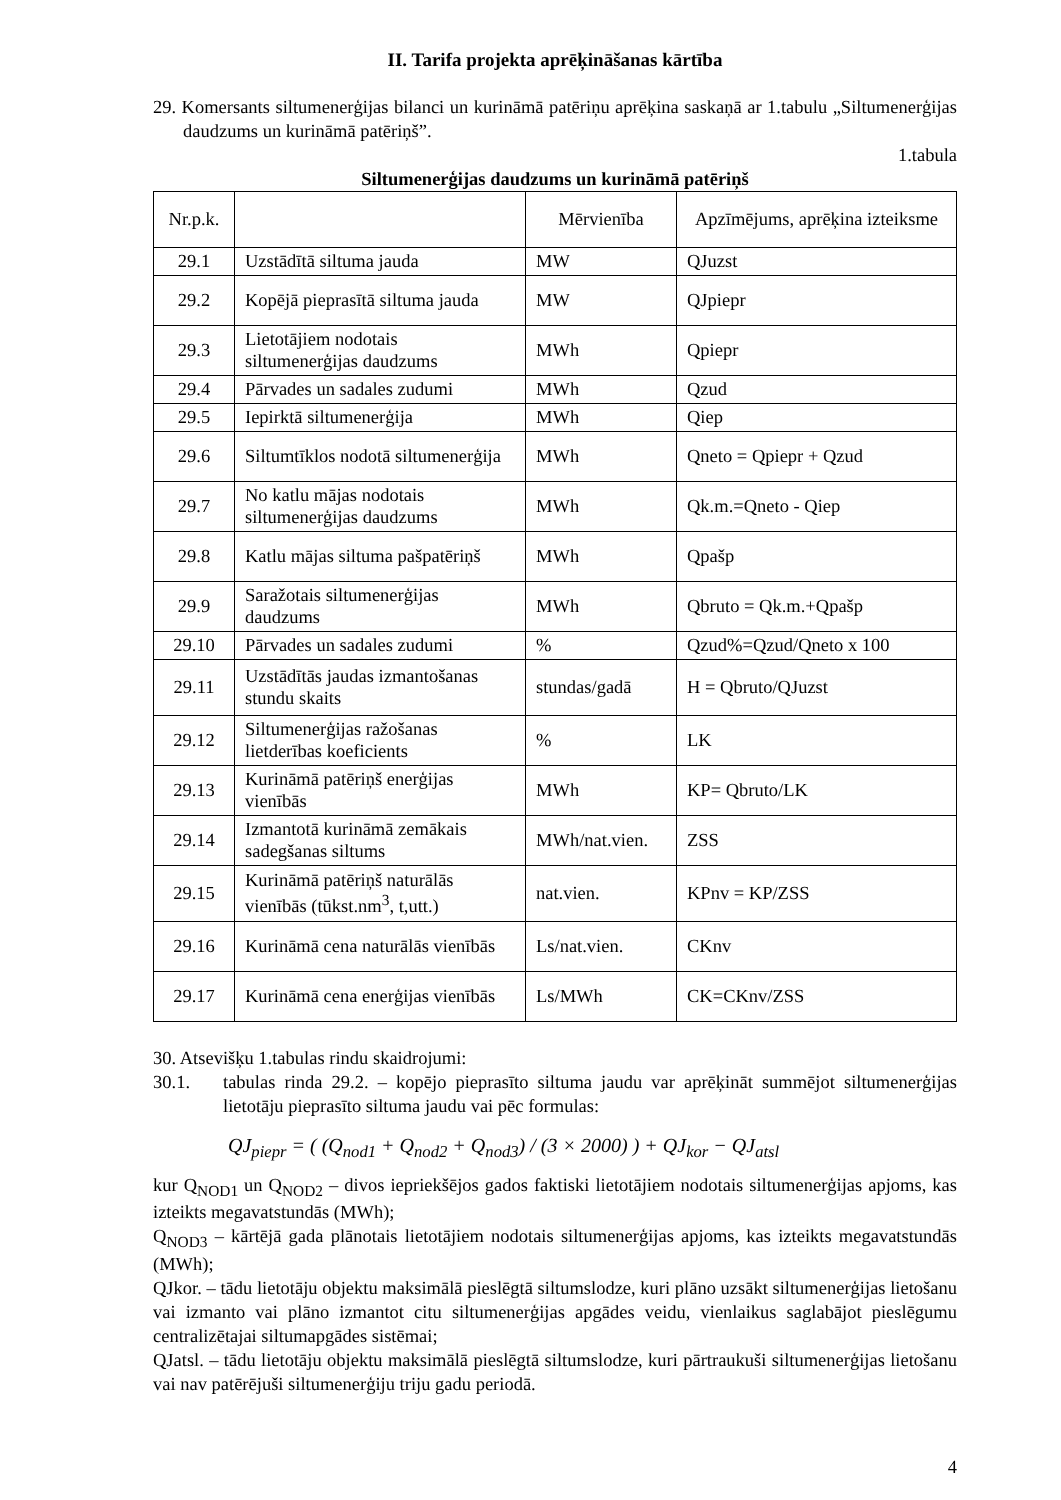II. Tarifa projekta aprēķināšanas kārtība
29. Komersants siltumenerģijas bilanci un kurināmā patēriņu aprēķina saskaņā ar 1.tabulu „Siltumenerģijas daudzums un kurināmā patēriņš”.
1.tabula
Siltumenerģijas daudzums un kurināmā patēriņš
| Nr.p.k. | | Mērvienība | Apzīmējums, aprēķina izteiksme |
| 29.1 | Uzstādītā siltuma jauda | MW | QJuzst |
| 29.2 | Kopējā pieprasītā siltuma jauda | MW | QJpiepr |
| 29.3 | Lietotājiem nodotais siltumenerģijas daudzums | MWh | Qpiepr |
| 29.4 | Pārvades un sadales zudumi | MWh | Qzud |
| 29.5 | Iepirktā siltumenerģija | MWh | Qiep |
| 29.6 | Siltumtīklos nodotā siltumenerģija | MWh | Qneto = Qpiepr + Qzud |
| 29.7 | No katlu mājas nodotais siltumenerģijas daudzums | MWh | Qk.m.=Qneto - Qiep |
| 29.8 | Katlu mājas siltuma pašpatēriņš | MWh | Qpašp |
| 29.9 | Saražotais siltumenerģijas daudzums | MWh | Qbruto = Qk.m.+Qpašp |
| 29.10 | Pārvades un sadales zudumi | % | Qzud%=Qzud/Qneto x 100 |
| 29.11 | Uzstādītās jaudas izmantošanas stundu skaits | stundas/gadā | H = Qbruto/QJuzst |
| 29.12 | Siltumenerģijas ražošanas lietderības koeficients | % | LK |
| 29.13 | Kurināmā patēriņš enerģijas vienībās | MWh | KP= Qbruto/LK |
| 29.14 | Izmantotā kurināmā zemākais sadegšanas siltums | MWh/nat.vien. | ZSS |
| 29.15 | Kurināmā patēriņš naturālās vienībās (tūkst.nm<sup>3</sup>, t,utt.) | nat.vien. | KPnv = KP/ZSS |
| 29.16 | Kurināmā cena naturālās vienībās | Ls/nat.vien. | CKnv |
| 29.17 | Kurināmā cena enerģijas vienībās | Ls/MWh | CK=CKnv/ZSS |
30. Atsevišķu 1.tabulas rindu skaidrojumi:
30.1. tabulas rinda 29.2. – kopējo pieprasīto siltuma jaudu var aprēķināt summējot siltumenerģijas lietotāju pieprasīto siltuma jaudu vai pēc formulas:
QJ<sub>piepr</sub> = ( (Q<sub>nod1</sub> + Q<sub>nod2</sub> + Q<sub>nod3</sub>) / (3 × 2000) ) + QJ<sub>kor</sub> − QJ<sub>atsl</sub>
kur Q<sub>NOD1</sub> un Q<sub>NOD2</sub> – divos iepriekšējos gados faktiski lietotājiem nodotais siltumenerģijas apjoms, kas izteikts megavatstundās (MWh);
Q<sub>NOD3</sub> – kārtējā gada plānotais lietotājiem nodotais siltumenerģijas apjoms, kas izteikts megavatstundās (MWh);
QJkor. – tādu lietotāju objektu maksimālā pieslēgtā siltumslodze, kuri plāno uzsākt siltumenerģijas lietošanu vai izmanto vai plāno izmantot citu siltumenerģijas apgādes veidu, vienlaikus saglabājot pieslēgumu centralizētajai siltumapgādes sistēmai;
QJatsl. – tādu lietotāju objektu maksimālā pieslēgtā siltumslodze, kuri pārtraukuši siltumenerģijas lietošanu vai nav patērējuši siltumenerģiju triju gadu periodā.
4